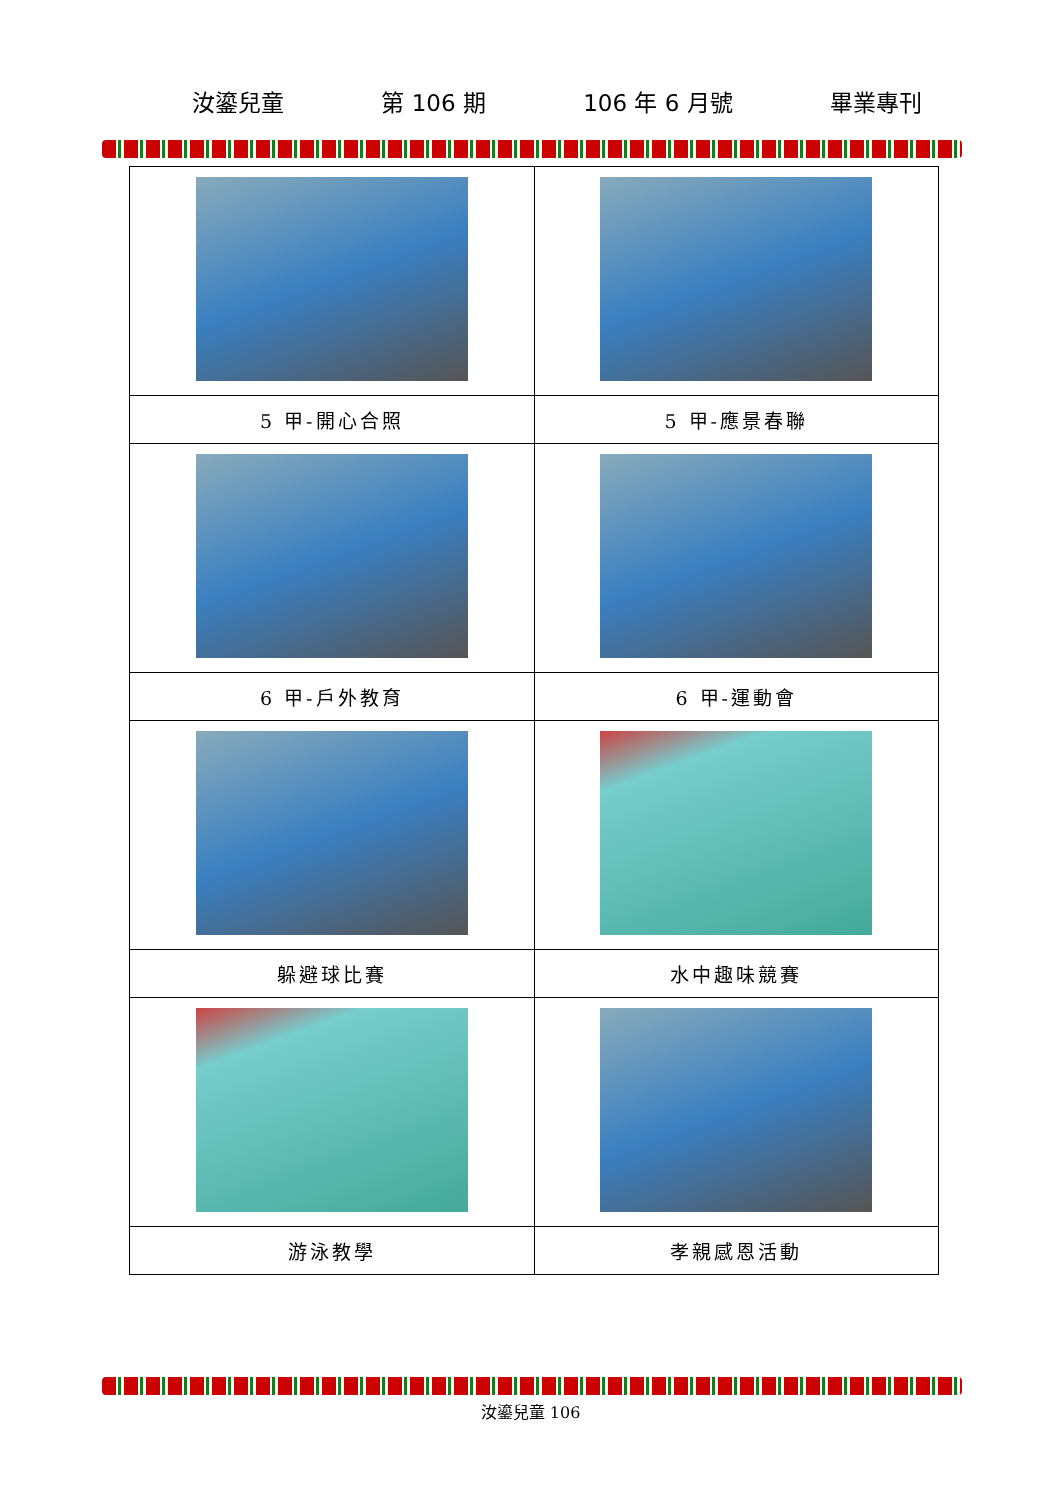汝鎏兒童 第 106 期 106 年 6 月號 畢業專刊
| 5 甲-開心合照 | 5 甲-應景春聯 |
| 6 甲-戶外教育 | 6 甲-運動會 |
| 躲避球比賽 | 水中趣味競賽 |
| 游泳教學 | 孝親感恩活動 |
汝鎏兒童 106